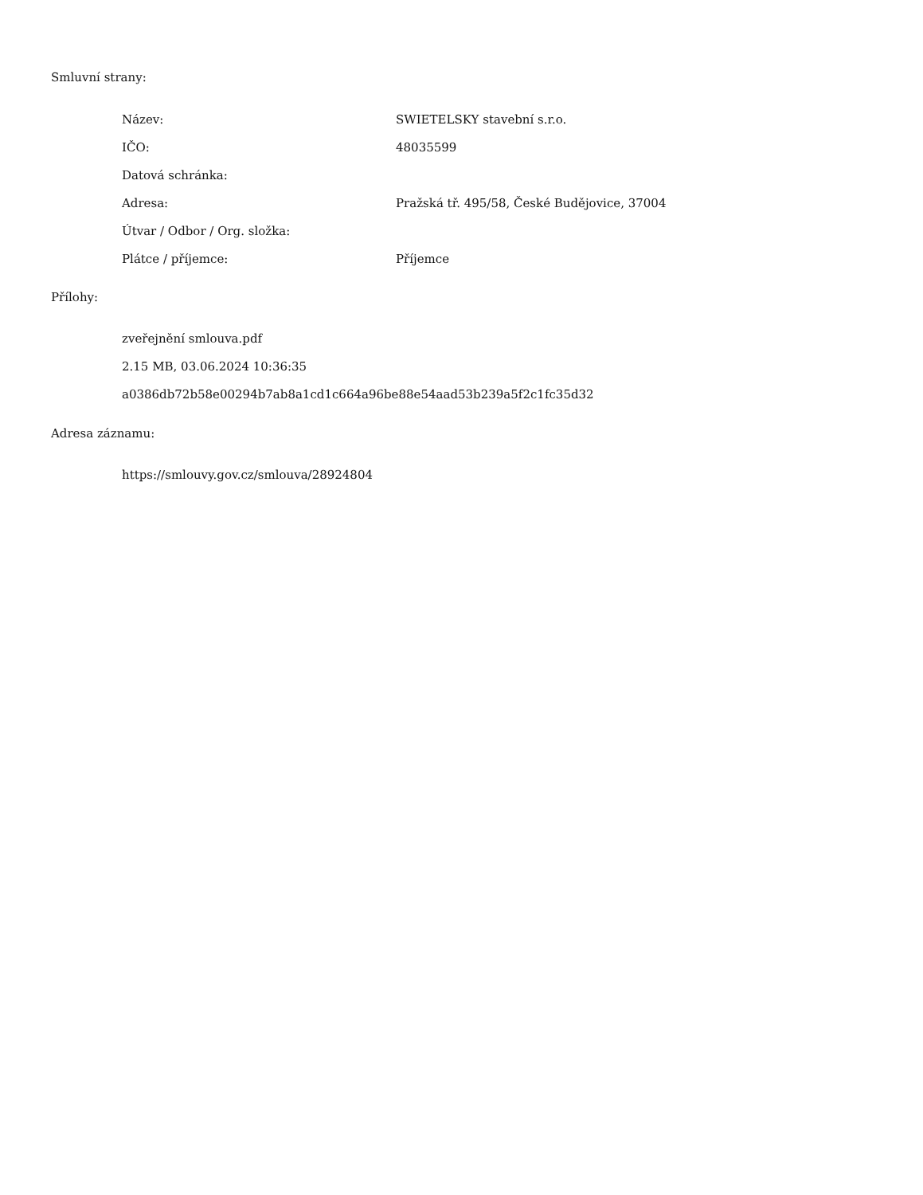Smluvní strany:
| Název: | SWIETELSKY stavební s.r.o. |
| IČO: | 48035599 |
| Datová schránka: | |
| Adresa: | Pražská tř. 495/58, České Budějovice, 37004 |
| Útvar / Odbor / Org. složka: | |
| Plátce / příjemce: | Příjemce |
Přílohy:
zveřejnění smlouva.pdf
2.15 MB, 03.06.2024 10:36:35
a0386db72b58e00294b7ab8a1cd1c664a96be88e54aad53b239a5f2c1fc35d32
Adresa záznamu:
https://smlouvy.gov.cz/smlouva/28924804